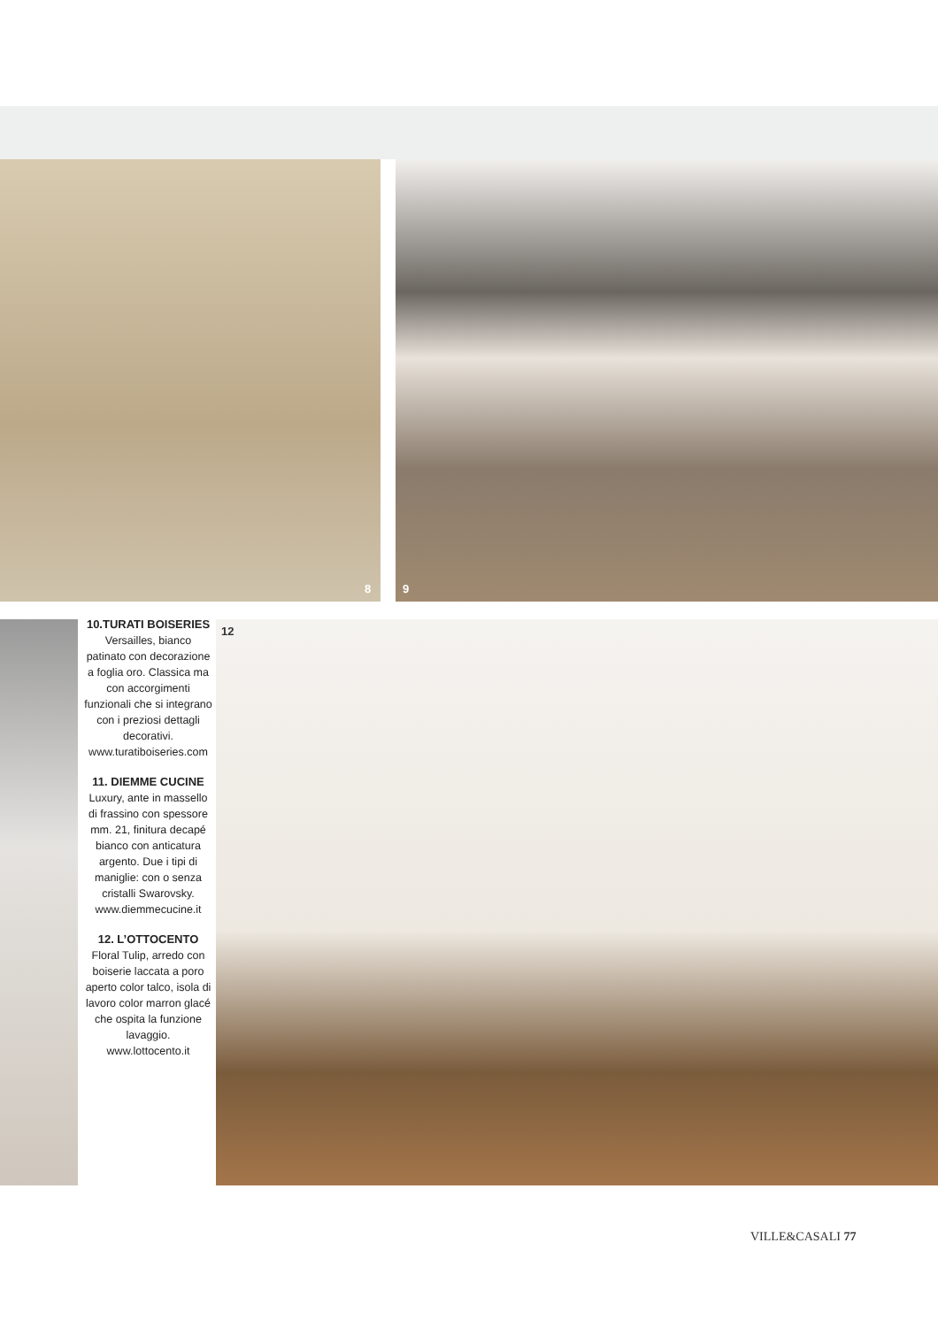8 9
12
10.TURATI BOISERIES
Versailles, bianco patinato con decorazione a foglia oro. Classica ma con accorgimenti funzionali che si integrano con i preziosi dettagli decorativi. www.turatiboiseries.com
11. DIEMME CUCINE
Luxury, ante in massello di frassino con spessore mm. 21, finitura decapé bianco con anticatura argento. Due i tipi di maniglie: con o senza cristalli Swarovsky. www.diemmecucine.it
12. L’OTTOCENTO
Floral Tulip, arredo con boiserie laccata a poro aperto color talco, isola di lavoro color marron glacé che ospita la funzione lavaggio. www.lottocento.it
VILLE&CASALI 77